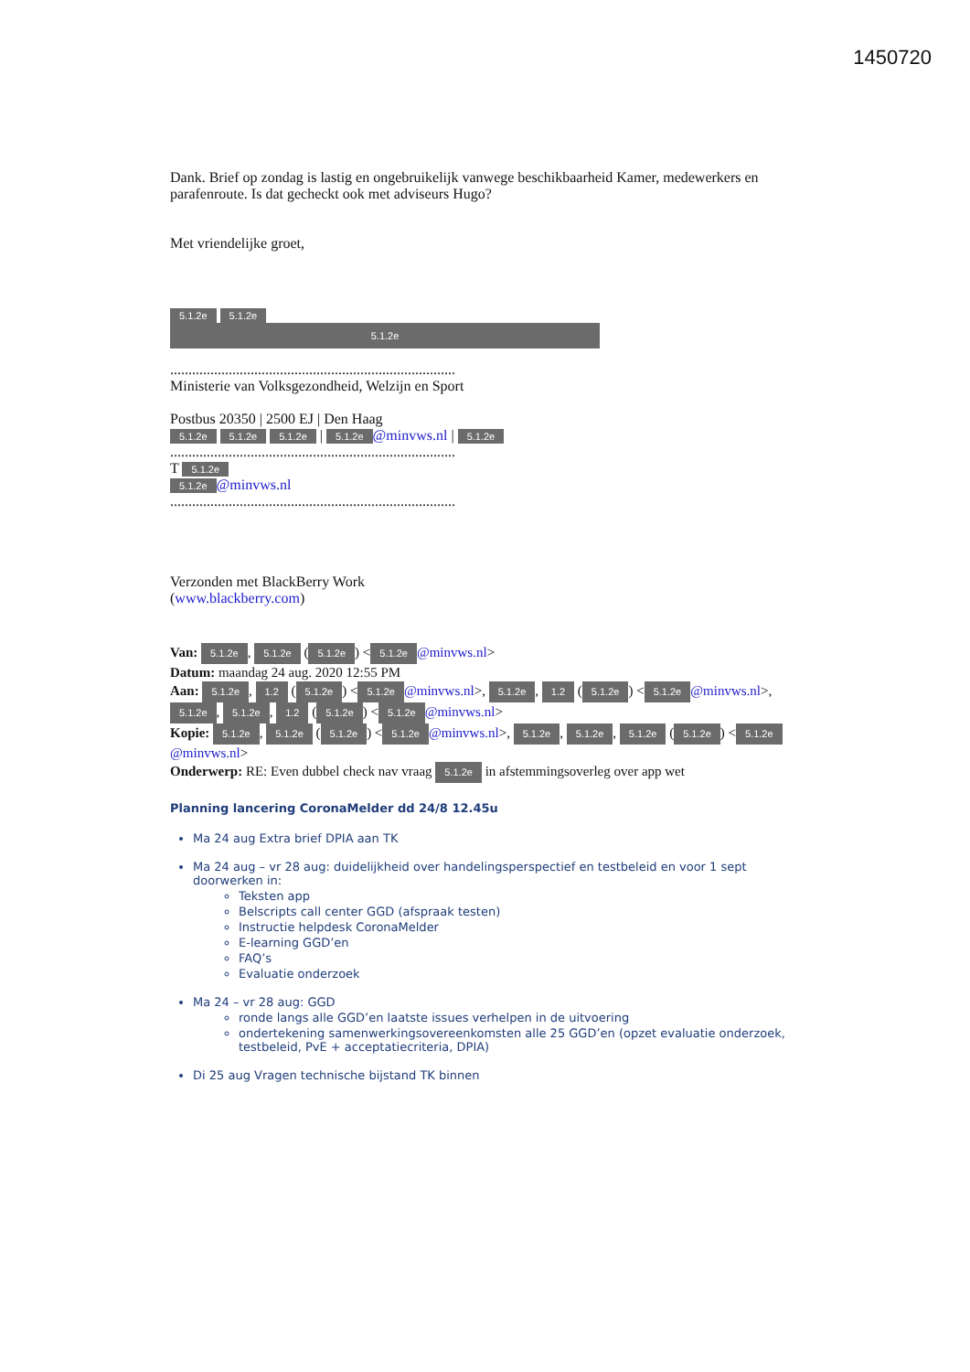1450720
Dank. Brief op zondag is lastig en ongebruikelijk vanwege beschikbaarheid Kamer, medewerkers en parafenroute. Is dat gecheckt ook met adviseurs Hugo?
Met vriendelijke groet,
5.1.2e 5.1.2e
5.1.2e
..............................................................................
Ministerie van Volksgezondheid, Welzijn en Sport
Postbus 20350 | 2500 EJ | Den Haag
5.1.2e 5.1.2e 5.1.2e | 5.1.2e @minvws.nl | 5.1.2e
..............................................................................
T 5.1.2e
5.1.2e @minvws.nl
..............................................................................
Verzonden met BlackBerry Work
(www.blackberry.com)
Van: 5.1.2e, 5.1.2e (5.1.2e) < 5.1.2e @minvws.nl>
Datum: maandag 24 aug. 2020 12:55 PM
Aan: 5.1.2e, 1.2 (5.1.2e) < 5.1.2e @minvws.nl>, 5.1.2e, 1.2 (5.1.2e) < 5.1.2e @minvws.nl>, 5.1.2e, 5.1.2e, 1.2 (5.1.2e) < 5.1.2e @minvws.nl>
Kopie: 5.1.2e, 5.1.2e (5.1.2e) < 5.1.2e @minvws.nl>, 5.1.2e, 5.1.2e, 5.1.2e (5.1.2e) < 5.1.2e @minvws.nl>
Onderwerp: RE: Even dubbel check nav vraag 5.1.2e in afstemmingsoverleg over app wet
Planning lancering CoronaMelder dd 24/8 12.45u
Ma 24 aug Extra brief DPIA aan TK
Ma 24 aug – vr 28 aug: duidelijkheid over handelingsperspectief en testbeleid en voor 1 sept doorwerken in:
Teksten app
Belscripts call center GGD (afspraak testen)
Instructie helpdesk CoronaMelder
E-learning GGD’en
FAQ’s
Evaluatie onderzoek
Ma 24 – vr 28 aug: GGD
ronde langs alle GGD’en laatste issues verhelpen in de uitvoering
ondertekening samenwerkingsovereenkomsten alle 25 GGD’en (opzet evaluatie onderzoek, testbeleid, PvE + acceptatiecriteria, DPIA)
Di 25 aug Vragen technische bijstand TK binnen